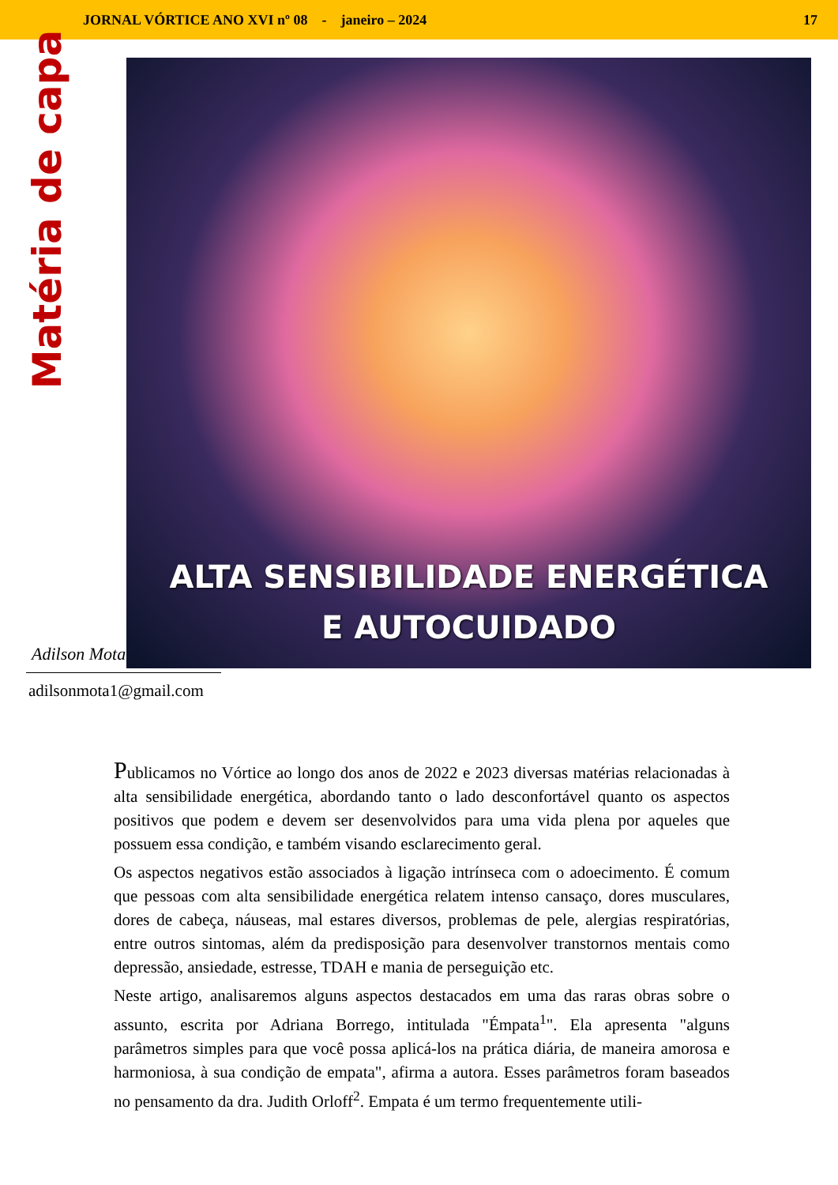JORNAL VÓRTICE ANO XVI nº 08 - janeiro – 2024 17
Matéria de capa
ALTA SENSIBILIDADE ENERGÉTICA
E AUTOCUIDADO
Adilson Mota
adilsonmota1@gmail.com
Publicamos no Vórtice ao longo dos anos de 2022 e 2023 diversas matérias relacionadas à alta sensibilidade energética, abordando tanto o lado desconfortável quanto os aspectos positivos que podem e devem ser desenvolvidos para uma vida plena por aqueles que possuem essa condição, e também visando esclarecimento geral.
Os aspectos negativos estão associados à ligação intrínseca com o adoecimento. É comum que pessoas com alta sensibilidade energética relatem intenso cansaço, dores musculares, dores de cabeça, náuseas, mal estares diversos, problemas de pele, alergias respiratórias, entre outros sintomas, além da predisposição para desenvolver transtornos mentais como depressão, ansiedade, estresse, TDAH e mania de perseguição etc.
Neste artigo, analisaremos alguns aspectos destacados em uma das raras obras sobre o assunto, escrita por Adriana Borrego, intitulada "Émpata<sup>1</sup>". Ela apresenta "alguns parâmetros simples para que você possa aplicá-los na prática diária, de maneira amorosa e harmoniosa, à sua condição de empata", afirma a autora. Esses parâmetros foram baseados no pensamento da dra. Judith Orloff<sup>2</sup>. Empata é um termo frequentemente utili-